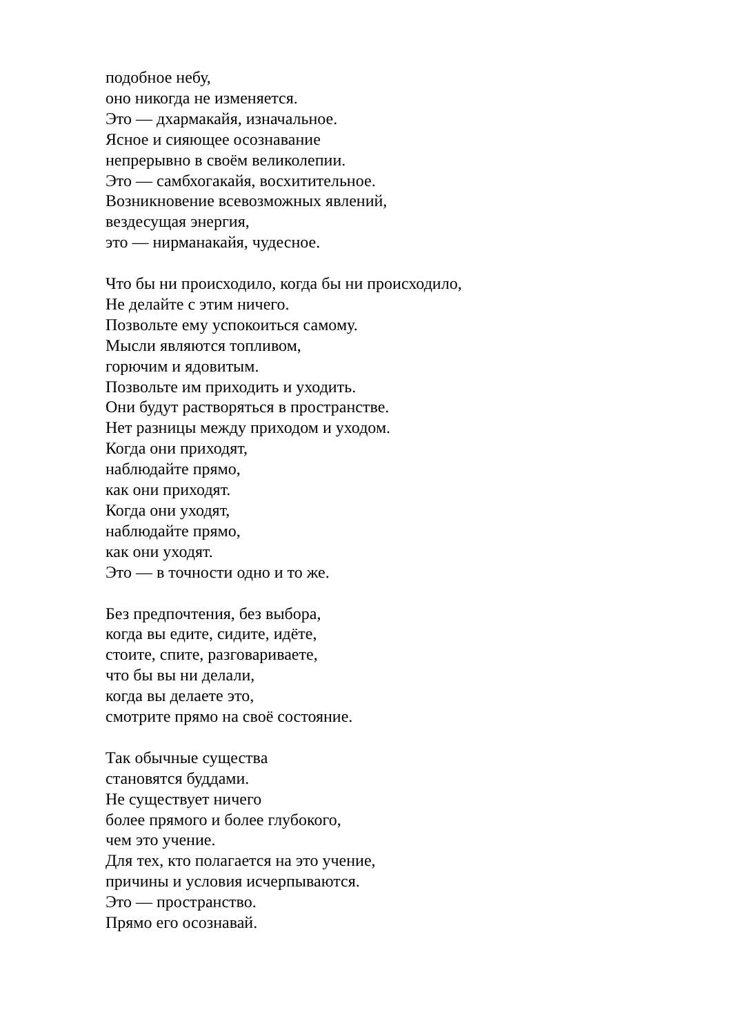подобное небу,
оно никогда не изменяется.
Это — дхармакайя, изначальное.
Ясное и сияющее осознавание
непрерывно в своём великолепии.
Это — самбхогакайя, восхитительное.
Возникновение всевозможных явлений,
вездесущая энергия,
это — нирманакайя, чудесное.
Что бы ни происходило, когда бы ни происходило,
Не делайте с этим ничего.
Позвольте ему успокоиться самому.
Мысли являются топливом,
горючим и ядовитым.
Позвольте им приходить и уходить.
Они будут растворяться в пространстве.
Нет разницы между приходом и уходом.
Когда они приходят,
наблюдайте прямо,
как они приходят.
Когда они уходят,
наблюдайте прямо,
как они уходят.
Это — в точности одно и то же.
Без предпочтения, без выбора,
когда вы едите, сидите, идёте,
стоите, спите, разговариваете,
что бы вы ни делали,
когда вы делаете это,
смотрите прямо на своё состояние.
Так обычные существа
становятся буддами.
Не существует ничего
более прямого и более глубокого,
чем это учение.
Для тех, кто полагается на это учение,
причины и условия исчерпываются.
Это — пространство.
Прямо его осознавай.